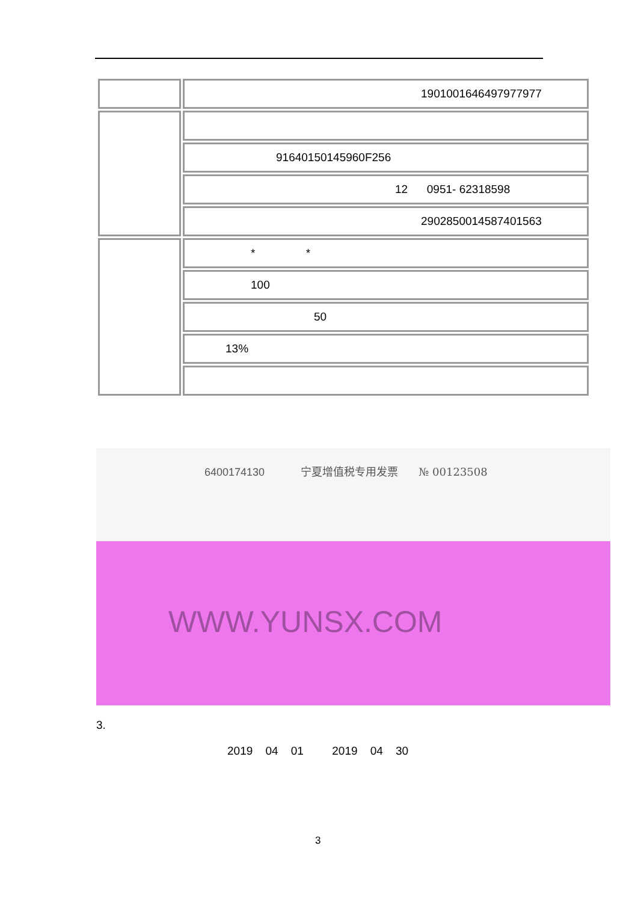| | 19010016464979779​77 |
| | 91640150145960F256 |
| | 12 0951- 62318598 |
| | 290285001458740​1563 |
| | * * |
| | 100 |
| | 50 |
| | 13% |
6400174130
宁夏增值税专用发票 № 00123508
WWW.YUNSX.COM
3.
2019 04 01 2019 04 30
3